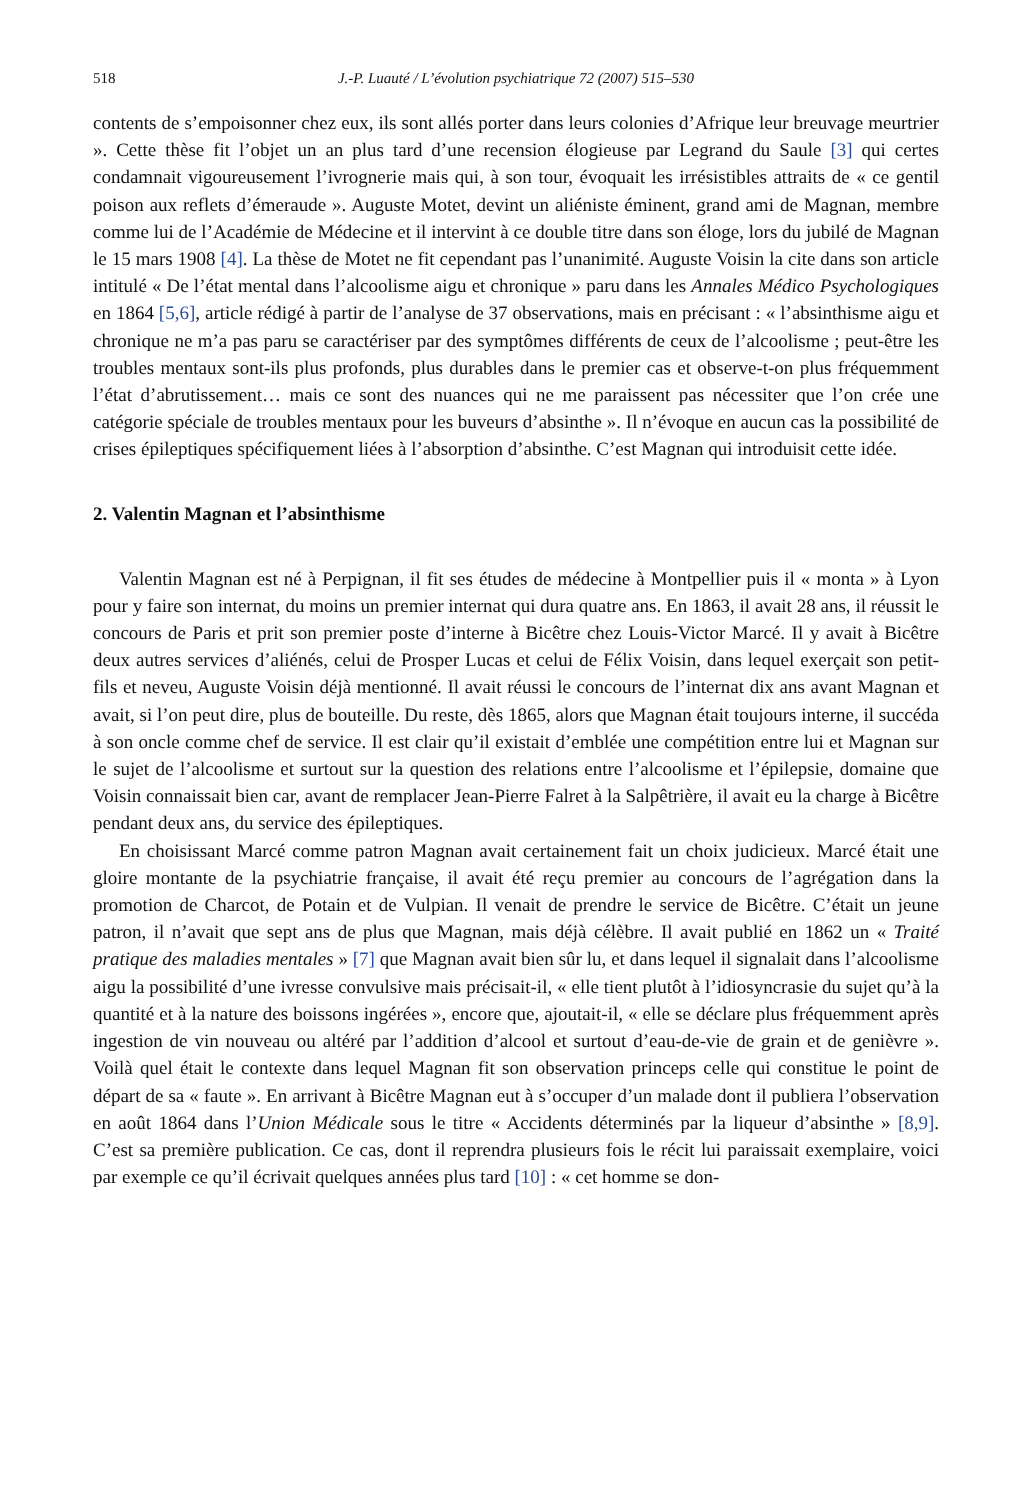518 J.-P. Luauté / L’évolution psychiatrique 72 (2007) 515–530
contents de s’empoisonner chez eux, ils sont allés porter dans leurs colonies d’Afrique leur breuvage meurtrier ». Cette thèse fit l’objet un an plus tard d’une recension élogieuse par Legrand du Saule [3] qui certes condamnait vigoureusement l’ivrognerie mais qui, à son tour, évoquait les irrésistibles attraits de « ce gentil poison aux reflets d’émeraude ». Auguste Motet, devint un aliéniste éminent, grand ami de Magnan, membre comme lui de l’Académie de Médecine et il intervint à ce double titre dans son éloge, lors du jubilé de Magnan le 15 mars 1908 [4]. La thèse de Motet ne fit cependant pas l’unanimité. Auguste Voisin la cite dans son article intitulé « De l’état mental dans l’alcoolisme aigu et chronique » paru dans les Annales Médico Psychologiques en 1864 [5,6], article rédigé à partir de l’analyse de 37 observations, mais en précisant : « l’absinthisme aigu et chronique ne m’a pas paru se caractériser par des symptômes différents de ceux de l’alcoolisme ; peut-être les troubles mentaux sont-ils plus profonds, plus durables dans le premier cas et observe-t-on plus fréquemment l’état d’abrutissement… mais ce sont des nuances qui ne me paraissent pas nécessiter que l’on crée une catégorie spéciale de troubles mentaux pour les buveurs d’absinthe ». Il n’évoque en aucun cas la possibilité de crises épileptiques spécifiquement liées à l’absorption d’absinthe. C’est Magnan qui introduisit cette idée.
2. Valentin Magnan et l’absinthisme
Valentin Magnan est né à Perpignan, il fit ses études de médecine à Montpellier puis il « monta » à Lyon pour y faire son internat, du moins un premier internat qui dura quatre ans. En 1863, il avait 28 ans, il réussit le concours de Paris et prit son premier poste d’interne à Bicêtre chez Louis-Victor Marcé. Il y avait à Bicêtre deux autres services d’aliénés, celui de Prosper Lucas et celui de Félix Voisin, dans lequel exerçait son petit-fils et neveu, Auguste Voisin déjà mentionné. Il avait réussi le concours de l’internat dix ans avant Magnan et avait, si l’on peut dire, plus de bouteille. Du reste, dès 1865, alors que Magnan était toujours interne, il succéda à son oncle comme chef de service. Il est clair qu’il existait d’emblée une compétition entre lui et Magnan sur le sujet de l’alcoolisme et surtout sur la question des relations entre l’alcoolisme et l’épilepsie, domaine que Voisin connaissait bien car, avant de remplacer Jean-Pierre Falret à la Salpêtrière, il avait eu la charge à Bicêtre pendant deux ans, du service des épileptiques.
En choisissant Marcé comme patron Magnan avait certainement fait un choix judicieux. Marcé était une gloire montante de la psychiatrie française, il avait été reçu premier au concours de l’agrégation dans la promotion de Charcot, de Potain et de Vulpian. Il venait de prendre le service de Bicêtre. C’était un jeune patron, il n’avait que sept ans de plus que Magnan, mais déjà célèbre. Il avait publié en 1862 un « Traité pratique des maladies mentales » [7] que Magnan avait bien sûr lu, et dans lequel il signalait dans l’alcoolisme aigu la possibilité d’une ivresse convulsive mais précisait-il, « elle tient plutôt à l’idiosyncrasie du sujet qu’à la quantité et à la nature des boissons ingérées », encore que, ajoutait-il, « elle se déclare plus fréquemment après ingestion de vin nouveau ou altéré par l’addition d’alcool et surtout d’eau-de-vie de grain et de genièvre ». Voilà quel était le contexte dans lequel Magnan fit son observation princeps celle qui constitue le point de départ de sa « faute ». En arrivant à Bicêtre Magnan eut à s’occuper d’un malade dont il publiera l’observation en août 1864 dans l’Union Médicale sous le titre « Accidents déterminés par la liqueur d’absinthe » [8,9]. C’est sa première publication. Ce cas, dont il reprendra plusieurs fois le récit lui paraissait exemplaire, voici par exemple ce qu’il écrivait quelques années plus tard [10] : « cet homme se don-